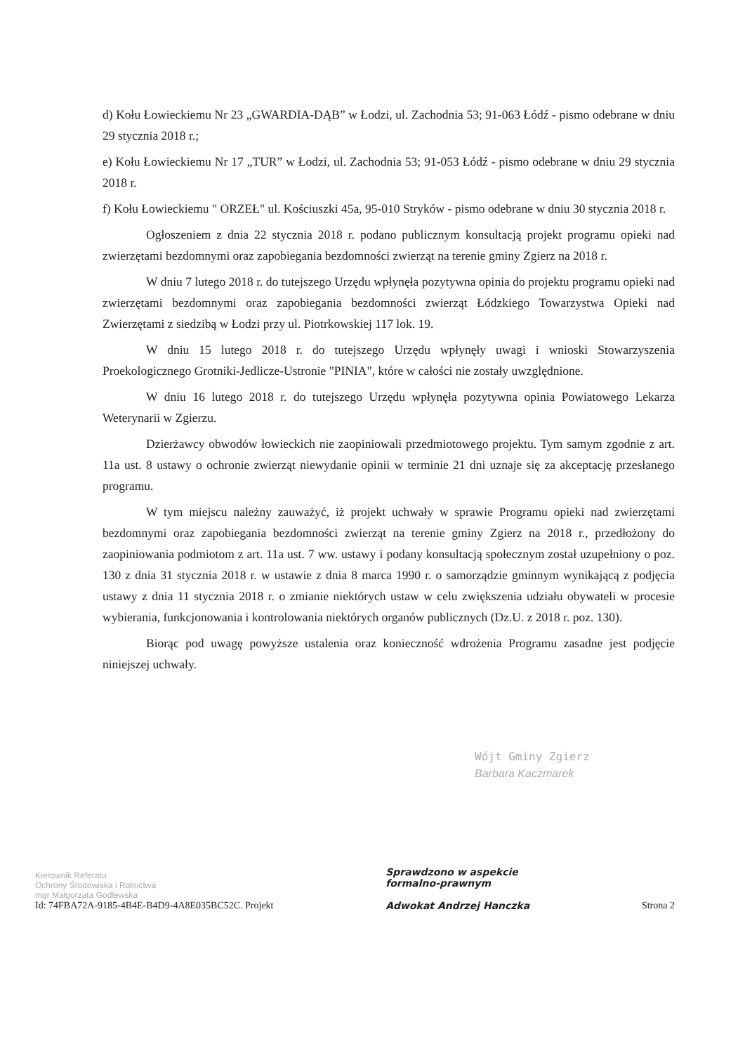d) Kołu Łowieckiemu Nr 23 „GWARDIA-DĄB” w Łodzi, ul. Zachodnia 53; 91-063 Łódź - pismo odebrane w dniu 29 stycznia 2018 r.;
e) Kołu Łowieckiemu Nr 17 „TUR” w Łodzi, ul. Zachodnia 53; 91-053 Łódź - pismo odebrane w dniu 29 stycznia 2018 r.
f) Kołu Łowieckiemu " ORZEŁ" ul. Kościuszki 45a, 95-010 Stryków - pismo odebrane w dniu 30 stycznia 2018 r.
Ogłoszeniem z dnia 22 stycznia 2018 r. podano publicznym konsultacją projekt programu opieki nad zwierzętami bezdomnymi oraz zapobiegania bezdomności zwierząt na terenie gminy Zgierz na 2018 r.
W dniu 7 lutego 2018 r. do tutejszego Urzędu wpłynęła pozytywna opinia do projektu programu opieki nad zwierzętami bezdomnymi oraz zapobiegania bezdomności zwierząt Łódzkiego Towarzystwa Opieki nad Zwierzętami z siedzibą w Łodzi przy ul. Piotrkowskiej 117 lok. 19.
W dniu 15 lutego 2018 r. do tutejszego Urzędu wpłynęły uwagi i wnioski Stowarzyszenia Proekologicznego Grotniki-Jedlicze-Ustronie "PINIA", które w całości nie zostały uwzględnione.
W dniu 16 lutego 2018 r. do tutejszego Urzędu wpłynęła pozytywna opinia Powiatowego Lekarza Weterynarii w Zgierzu.
Dzierżawcy obwodów łowieckich nie zaopiniowali przedmiotowego projektu. Tym samym zgodnie z art. 11a ust. 8 ustawy o ochronie zwierząt niewydanie opinii w terminie 21 dni uznaje się za akceptację przesłanego programu.
W tym miejscu należny zauważyć, iż projekt uchwały w sprawie Programu opieki nad zwierzętami bezdomnymi oraz zapobiegania bezdomności zwierząt na terenie gminy Zgierz na 2018 r., przedłożony do zaopiniowania podmiotom z art. 11a ust. 7 ww. ustawy i podany konsultacją społecznym został uzupełniony o poz. 130 z dnia 31 stycznia 2018 r. w ustawie z dnia 8 marca 1990 r. o samorządzie gminnym wynikającą z podjęcia ustawy z dnia 11 stycznia 2018 r. o zmianie niektórych ustaw w celu zwiększenia udziału obywateli w procesie wybierania, funkcjonowania i kontrolowania niektórych organów publicznych (Dz.U. z 2018 r. poz. 130).
Biorąc pod uwagę powyższe ustalenia oraz konieczność wdrożenia Programu zasadne jest podjęcie niniejszej uchwały.
Wójt Gminy Zgierz
Barbara Kaczmarek
Kierownik Referatu
Ochrony Środowiska i Rolnictwa
mgr Małgorzata Godlewska
Id: 74FBA72A-9185-4B4E-B4D9-4A8E035BC52C. Projekt
Sprawdzono w aspekcie
formalno-prawnym
Adwokat Andrzej Hanczka
Strona 2